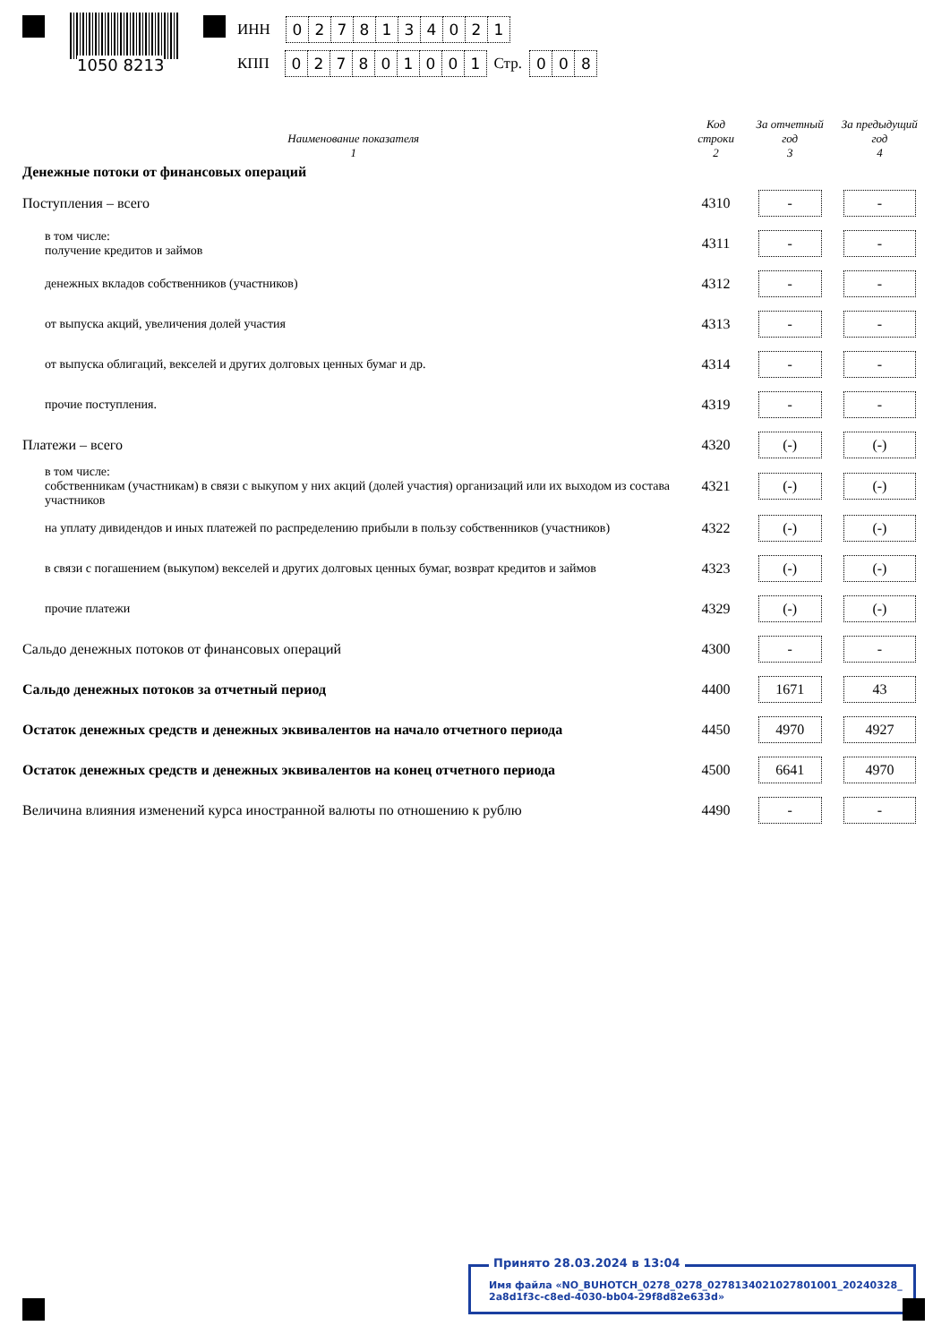1050 8213
ИНН 0278134021
КПП 027801001 Стр. 0 0 8
| Наименование показателя 1 | Код строки 2 | За отчетный год 3 | За предыдущий год 4 |
| --- | --- | --- | --- |
| Денежные потоки от финансовых операций | | | |
| Поступления – всего | 4310 | - | - |
| в том числе: получение кредитов и займов | 4311 | - | - |
| денежных вкладов собственников (участников) | 4312 | - | - |
| от выпуска акций, увеличения долей участия | 4313 | - | - |
| от выпуска облигаций, векселей и других долговых ценных бумаг и др. | 4314 | - | - |
| прочие поступления. | 4319 | - | - |
| Платежи – всего | 4320 | (-) | (-) |
| в том числе: собственникам (участникам) в связи с выкупом у них акций (долей участия) организаций или их выходом из состава участников | 4321 | (-) | (-) |
| на уплату дивидендов и иных платежей по распределению прибыли в пользу собственников (участников) | 4322 | (-) | (-) |
| в связи с погашением (выкупом) векселей и других долговых ценных бумаг, возврат кредитов и займов | 4323 | (-) | (-) |
| прочие платежи | 4329 | (-) | (-) |
| Сальдо денежных потоков от финансовых операций | 4300 | - | - |
| Сальдо денежных потоков за отчетный период | 4400 | 1671 | 43 |
| Остаток денежных средств и денежных эквивалентов на начало отчетного периода | 4450 | 4970 | 4927 |
| Остаток денежных средств и денежных эквивалентов на конец отчетного периода | 4500 | 6641 | 4970 |
| Величина влияния изменений курса иностранной валюты по отношению к рублю | 4490 | - | - |
Принято 28.03.2024 в 13:04
Имя файла «NO_BUHOTCH_0278_0278_0278134021027801001_20240328_
2a8d1f3c-c8ed-4030-bb04-29f8d82e633d»